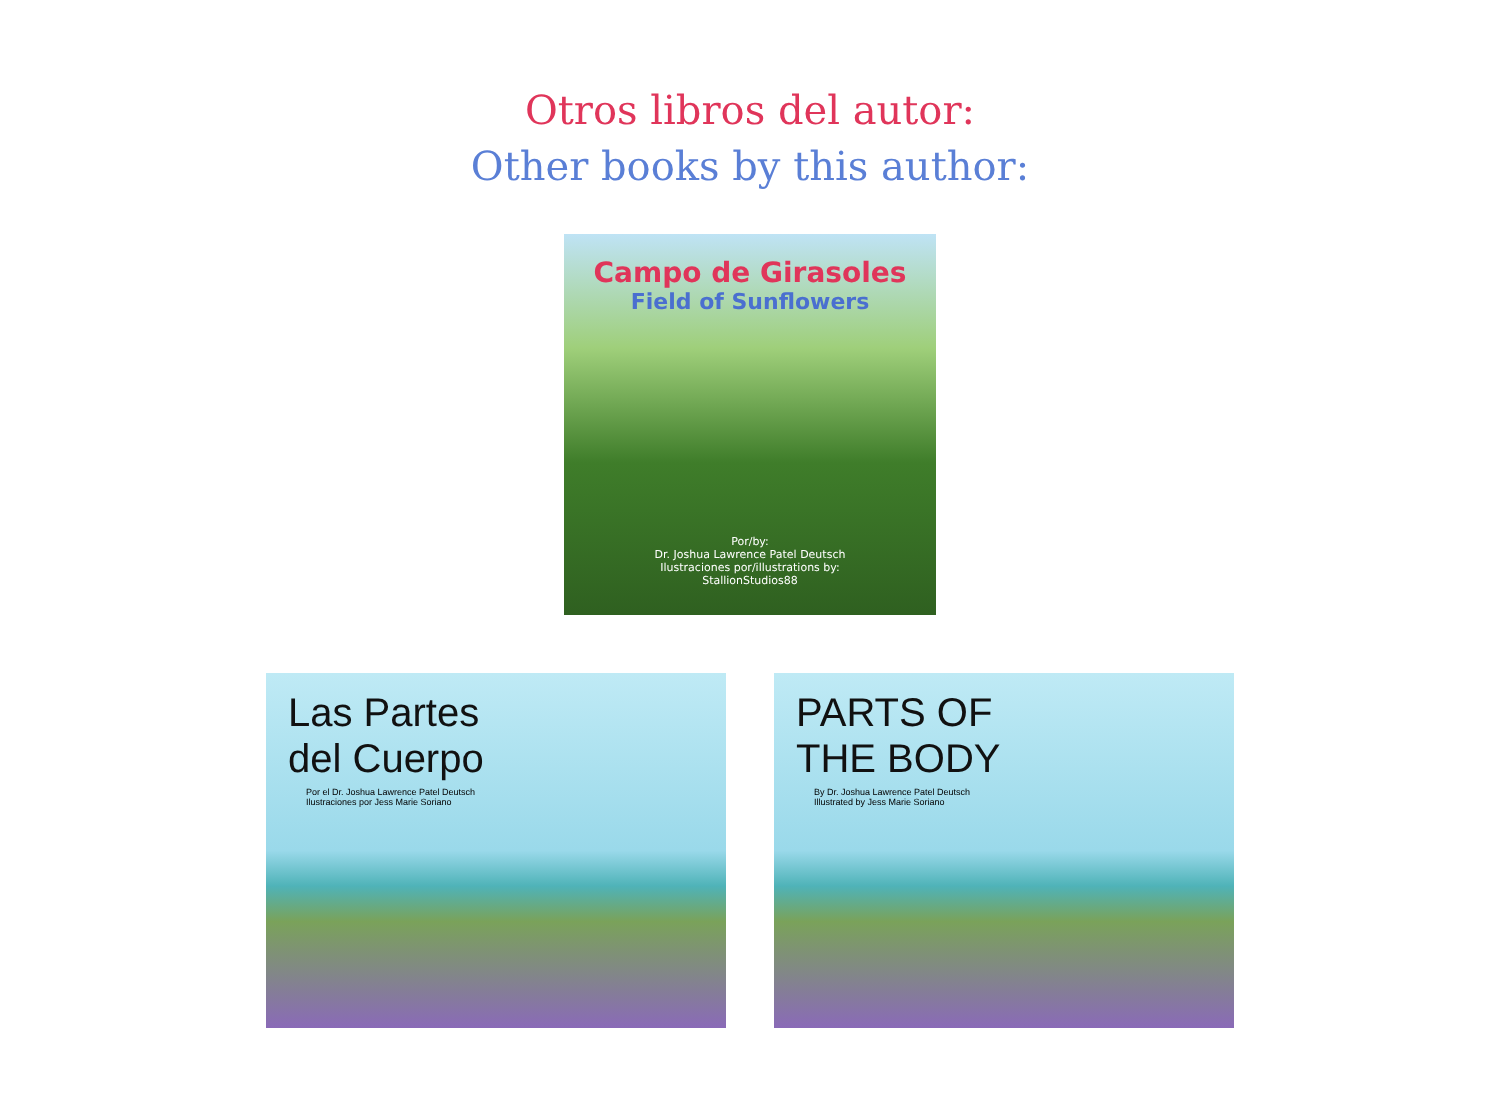Otros libros del autor:
Other books by this author:
Campo de Girasoles
Field of Sunflowers
Por/by:
Dr. Joshua Lawrence Patel Deutsch
Ilustraciones por/illustrations by:
StallionStudios88
Las Partes
del Cuerpo
Por el Dr. Joshua Lawrence Patel Deutsch
Ilustraciones por Jess Marie Soriano
PARTS OF
THE BODY
By Dr. Joshua Lawrence Patel Deutsch
Illustrated by Jess Marie Soriano